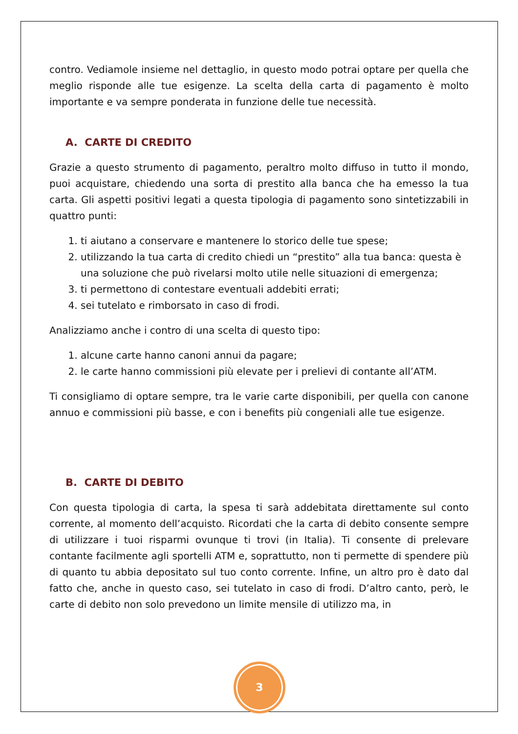contro. Vediamole insieme nel dettaglio, in questo modo potrai optare per quella che meglio risponde alle tue esigenze. La scelta della carta di pagamento è molto importante e va sempre ponderata in funzione delle tue necessità.
A. CARTE DI CREDITO
Grazie a questo strumento di pagamento, peraltro molto diffuso in tutto il mondo, puoi acquistare, chiedendo una sorta di prestito alla banca che ha emesso la tua carta. Gli aspetti positivi legati a questa tipologia di pagamento sono sintetizzabili in quattro punti:
1. ti aiutano a conservare e mantenere lo storico delle tue spese;
2. utilizzando la tua carta di credito chiedi un “prestito” alla tua banca: questa è una soluzione che può rivelarsi molto utile nelle situazioni di emergenza;
3. ti permettono di contestare eventuali addebiti errati;
4. sei tutelato e rimborsato in caso di frodi.
Analizziamo anche i contro di una scelta di questo tipo:
1. alcune carte hanno canoni annui da pagare;
2. le carte hanno commissioni più elevate per i prelievi di contante all’ATM.
Ti consigliamo di optare sempre, tra le varie carte disponibili, per quella con canone annuo e commissioni più basse, e con i benefits più congeniali alle tue esigenze.
B. CARTE DI DEBITO
Con questa tipologia di carta, la spesa ti sarà addebitata direttamente sul conto corrente, al momento dell’acquisto. Ricordati che la carta di debito consente sempre di utilizzare i tuoi risparmi ovunque ti trovi (in Italia). Ti consente di prelevare contante facilmente agli sportelli ATM e, soprattutto, non ti permette di spendere più di quanto tu abbia depositato sul tuo conto corrente. Infine, un altro pro è dato dal fatto che, anche in questo caso, sei tutelato in caso di frodi. D’altro canto, però, le carte di debito non solo prevedono un limite mensile di utilizzo ma, in
3